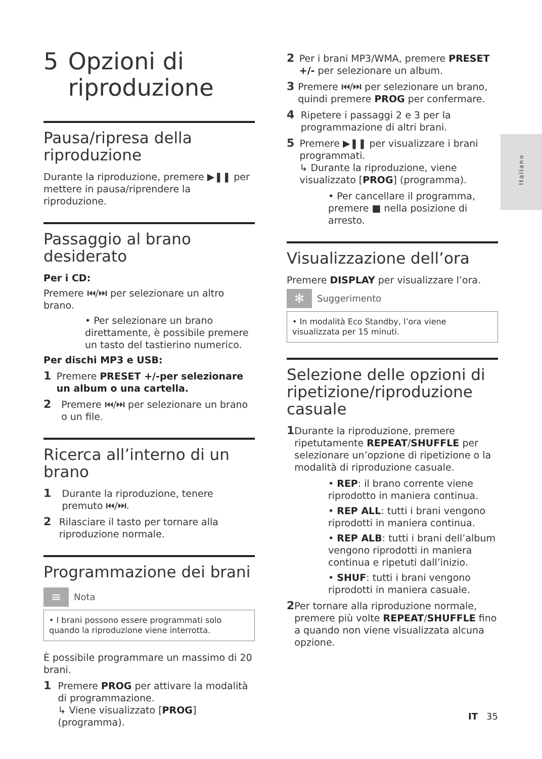Italiano
5 Opzioni di riproduzione
Pausa/ripresa della riproduzione
Durante la riproduzione, premere ▶❚❚ per mettere in pausa/riprendere la riproduzione.
Passaggio al brano desiderato
Per i CD:
Premere ⏮/⏭ per selezionare un altro brano.
• Per selezionare un brano direttamente, è possibile premere un tasto del tastierino numerico.
Per dischi MP3 e USB:
1
Premere PRESET +/-per selezionare un album o una cartella.
2
Premere ⏮/⏭ per selezionare un brano o un file.
Ricerca all’interno di un brano
1
Durante la riproduzione, tenere premuto ⏮/⏭.
2
Rilasciare il tasto per tornare alla riproduzione normale.
Programmazione dei brani
≡
Nota
• I brani possono essere programmati solo quando la riproduzione viene interrotta.
È possibile programmare un massimo di 20 brani.
1
Premere PROG per attivare la modalità di programmazione.
↳ Viene visualizzato [PROG] (programma).
2
Per i brani MP3/WMA, premere PRESET +/- per selezionare un album.
3
Premere ⏮/⏭ per selezionare un brano, quindi premere PROG per confermare.
4
Ripetere i passaggi 2 e 3 per la programmazione di altri brani.
5
Premere ▶❚❚ per visualizzare i brani programmati.
↳ Durante la riproduzione, viene visualizzato [PROG] (programma).
• Per cancellare il programma, premere ■ nella posizione di arresto.
Visualizzazione dell’ora
Premere DISPLAY per visualizzare l’ora.
✻
Suggerimento
• In modalità Eco Standby, l’ora viene visualizzata per 15 minuti.
Selezione delle opzioni di ripetizione/riproduzione casuale
1
Durante la riproduzione, premere ripetutamente REPEAT/SHUFFLE per selezionare un’opzione di ripetizione o la modalità di riproduzione casuale.
• REP: il brano corrente viene riprodotto in maniera continua.
• REP ALL: tutti i brani vengono riprodotti in maniera continua.
• REP ALB: tutti i brani dell’album vengono riprodotti in maniera continua e ripetuti dall’inizio.
• SHUF: tutti i brani vengono riprodotti in maniera casuale.
2
Per tornare alla riproduzione normale, premere più volte REPEAT/SHUFFLE fino a quando non viene visualizzata alcuna opzione.
IT 35